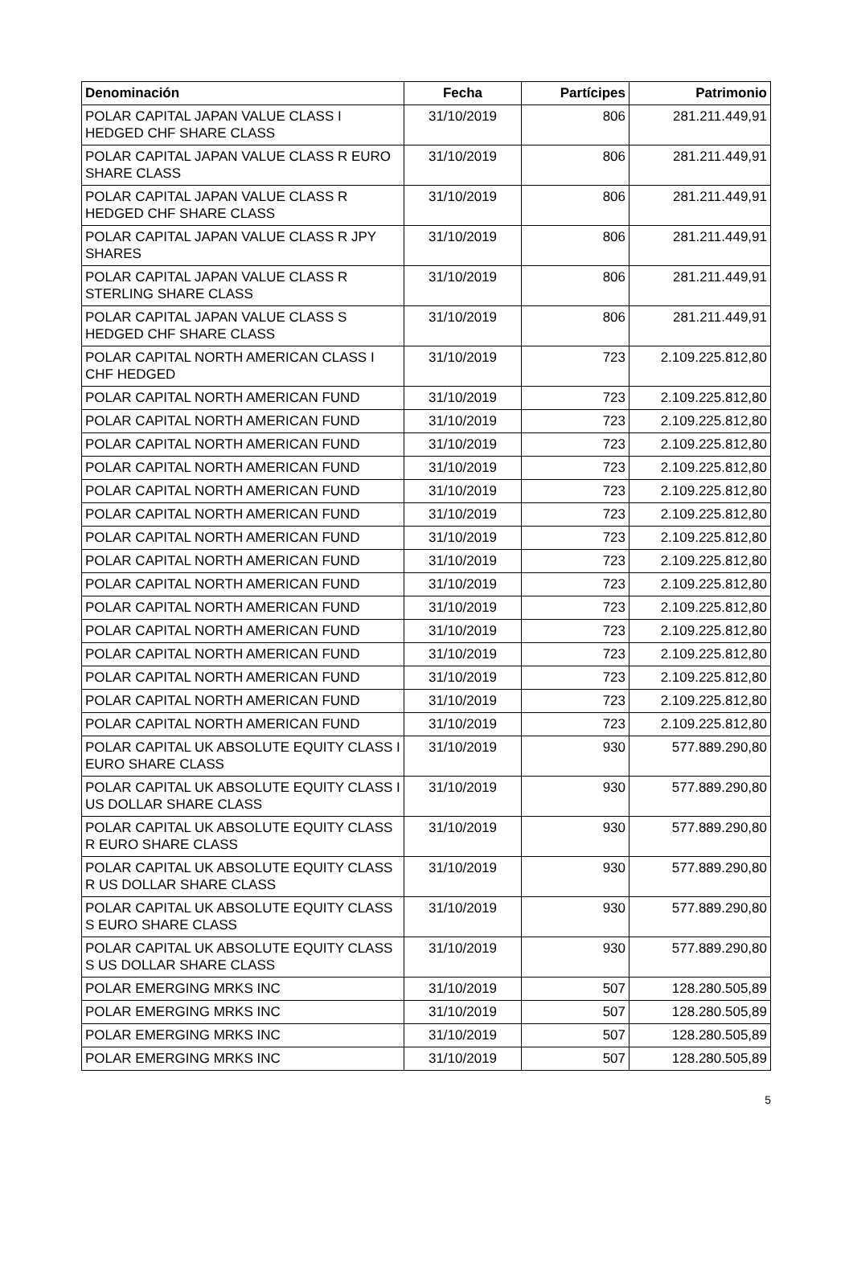| Denominación | Fecha | Partícipes | Patrimonio |
| --- | --- | --- | --- |
| POLAR CAPITAL JAPAN VALUE CLASS I HEDGED CHF SHARE CLASS | 31/10/2019 | 806 | 281.211.449,91 |
| POLAR CAPITAL JAPAN VALUE CLASS R EURO SHARE CLASS | 31/10/2019 | 806 | 281.211.449,91 |
| POLAR CAPITAL JAPAN VALUE CLASS R HEDGED CHF SHARE CLASS | 31/10/2019 | 806 | 281.211.449,91 |
| POLAR CAPITAL JAPAN VALUE CLASS R JPY SHARES | 31/10/2019 | 806 | 281.211.449,91 |
| POLAR CAPITAL JAPAN VALUE CLASS R STERLING SHARE CLASS | 31/10/2019 | 806 | 281.211.449,91 |
| POLAR CAPITAL JAPAN VALUE CLASS S HEDGED CHF SHARE CLASS | 31/10/2019 | 806 | 281.211.449,91 |
| POLAR CAPITAL NORTH AMERICAN CLASS I CHF HEDGED | 31/10/2019 | 723 | 2.109.225.812,80 |
| POLAR CAPITAL NORTH AMERICAN FUND | 31/10/2019 | 723 | 2.109.225.812,80 |
| POLAR CAPITAL NORTH AMERICAN FUND | 31/10/2019 | 723 | 2.109.225.812,80 |
| POLAR CAPITAL NORTH AMERICAN FUND | 31/10/2019 | 723 | 2.109.225.812,80 |
| POLAR CAPITAL NORTH AMERICAN FUND | 31/10/2019 | 723 | 2.109.225.812,80 |
| POLAR CAPITAL NORTH AMERICAN FUND | 31/10/2019 | 723 | 2.109.225.812,80 |
| POLAR CAPITAL NORTH AMERICAN FUND | 31/10/2019 | 723 | 2.109.225.812,80 |
| POLAR CAPITAL NORTH AMERICAN FUND | 31/10/2019 | 723 | 2.109.225.812,80 |
| POLAR CAPITAL NORTH AMERICAN FUND | 31/10/2019 | 723 | 2.109.225.812,80 |
| POLAR CAPITAL NORTH AMERICAN FUND | 31/10/2019 | 723 | 2.109.225.812,80 |
| POLAR CAPITAL NORTH AMERICAN FUND | 31/10/2019 | 723 | 2.109.225.812,80 |
| POLAR CAPITAL NORTH AMERICAN FUND | 31/10/2019 | 723 | 2.109.225.812,80 |
| POLAR CAPITAL NORTH AMERICAN FUND | 31/10/2019 | 723 | 2.109.225.812,80 |
| POLAR CAPITAL NORTH AMERICAN FUND | 31/10/2019 | 723 | 2.109.225.812,80 |
| POLAR CAPITAL NORTH AMERICAN FUND | 31/10/2019 | 723 | 2.109.225.812,80 |
| POLAR CAPITAL NORTH AMERICAN FUND | 31/10/2019 | 723 | 2.109.225.812,80 |
| POLAR CAPITAL UK ABSOLUTE EQUITY CLASS I EURO SHARE CLASS | 31/10/2019 | 930 | 577.889.290,80 |
| POLAR CAPITAL UK ABSOLUTE EQUITY CLASS I US DOLLAR SHARE CLASS | 31/10/2019 | 930 | 577.889.290,80 |
| POLAR CAPITAL UK ABSOLUTE EQUITY CLASS R EURO SHARE CLASS | 31/10/2019 | 930 | 577.889.290,80 |
| POLAR CAPITAL UK ABSOLUTE EQUITY CLASS R US DOLLAR SHARE CLASS | 31/10/2019 | 930 | 577.889.290,80 |
| POLAR CAPITAL UK ABSOLUTE EQUITY CLASS S EURO SHARE CLASS | 31/10/2019 | 930 | 577.889.290,80 |
| POLAR CAPITAL UK ABSOLUTE EQUITY CLASS S US DOLLAR SHARE CLASS | 31/10/2019 | 930 | 577.889.290,80 |
| POLAR EMERGING MRKS INC | 31/10/2019 | 507 | 128.280.505,89 |
| POLAR EMERGING MRKS INC | 31/10/2019 | 507 | 128.280.505,89 |
| POLAR EMERGING MRKS INC | 31/10/2019 | 507 | 128.280.505,89 |
| POLAR EMERGING MRKS INC | 31/10/2019 | 507 | 128.280.505,89 |
5